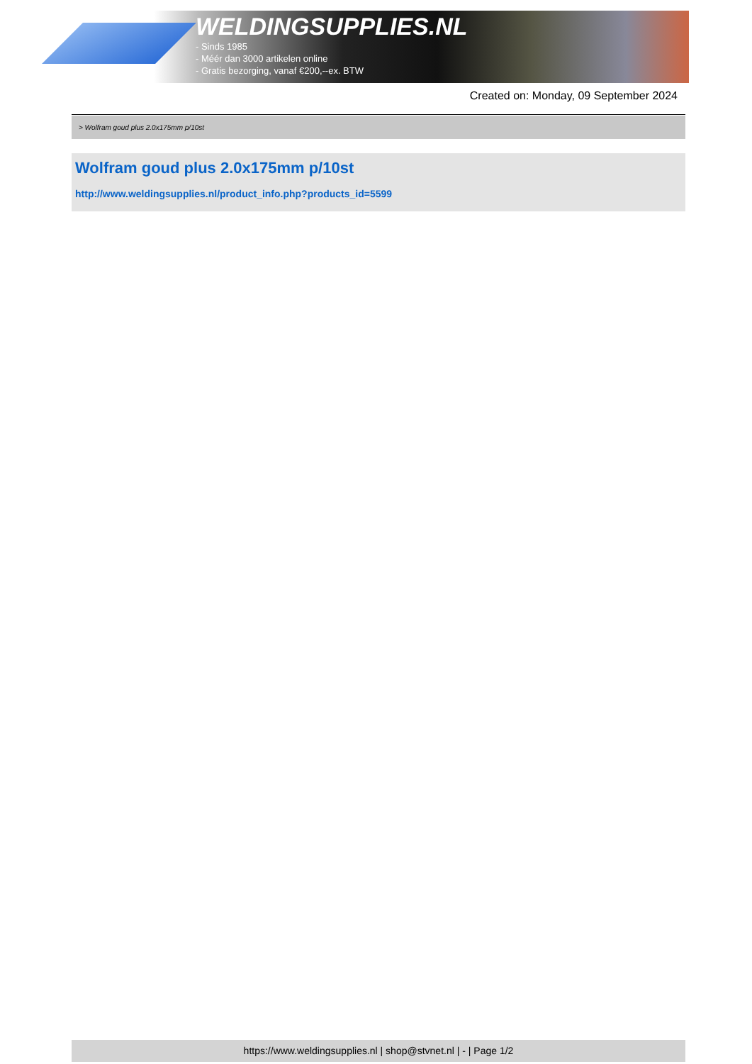WELDINGSUPPLIES.NL
- Sinds 1985
- Méér dan 3000 artikelen online
- Gratis bezorging, vanaf €200,--ex. BTW
Created on: Monday, 09 September 2024
> Wolfram goud plus 2.0x175mm p/10st
Wolfram goud plus 2.0x175mm p/10st
http://www.weldingsupplies.nl/product_info.php?products_id=5599
https://www.weldingsupplies.nl | shop@stvnet.nl | - | Page 1/2